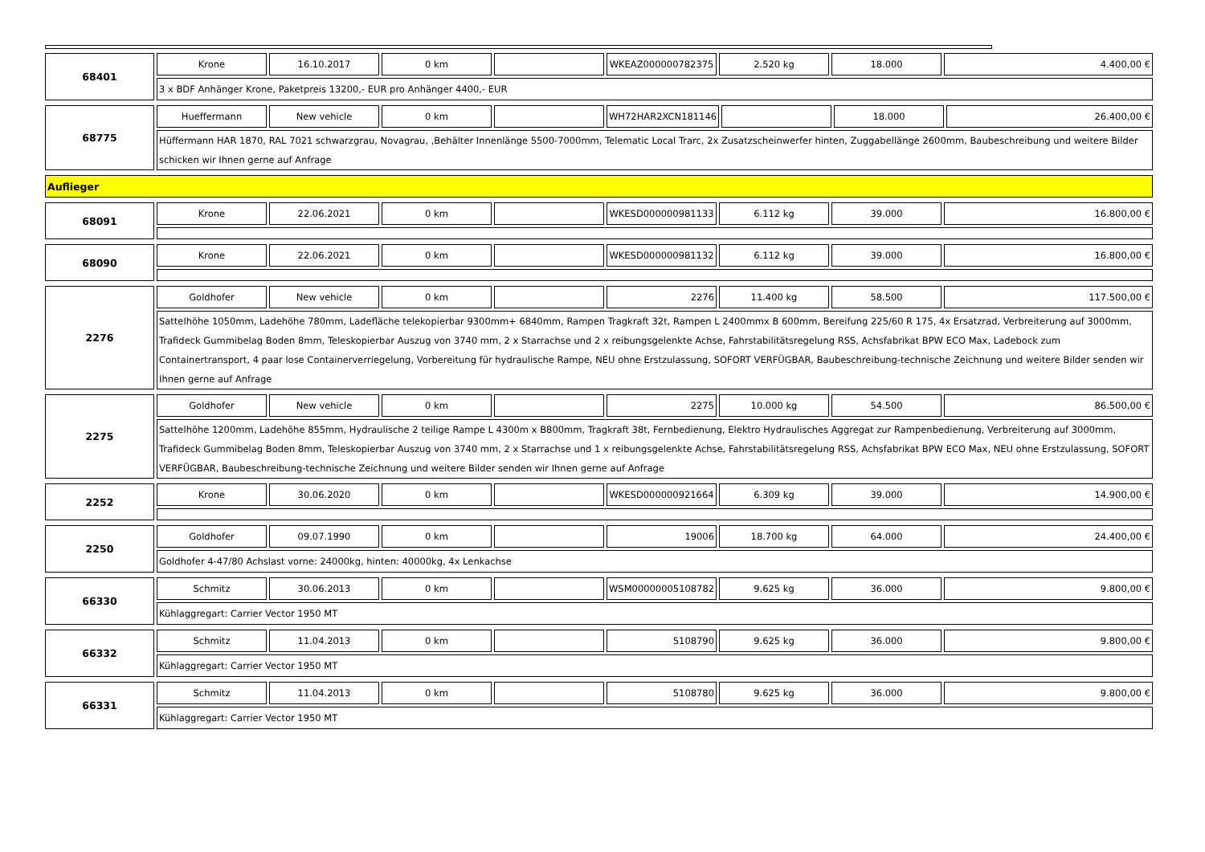| 68401 | Krone | 16.10.2017 | 0 km | | WKEAZ000000782375 | 2.520 kg | 18.000 | 4.400,00 € |
| | 3 x BDF Anhänger Krone, Paketpreis 13200,- EUR pro Anhänger 4400,- EUR | | | | | | | |
| 68775 | Hueffermann | New vehicle | 0 km | | WH72HAR2XCN181146 | | 18.000 | 26.400,00 € |
| | Hüffermann HAR 1870, RAL 7021 schwarzgrau, Novagrau, ,Behälter Innenlänge 5500-7000mm, Telematic Local Trarc, 2x Zusatzscheinwerfer hinten, Zuggabellänge 2600mm, Baubeschreibung und weitere Bilder schicken wir Ihnen gerne auf Anfrage | | | | | | | |
| Auflieger |
| 68091 | Krone | 22.06.2021 | 0 km | | WKESD000000981133 | 6.112 kg | 39.000 | 16.800,00 € |
| 68090 | Krone | 22.06.2021 | 0 km | | WKESD000000981132 | 6.112 kg | 39.000 | 16.800,00 € |
| 2276 | Goldhofer | New vehicle | 0 km | | 2276 | 11.400 kg | 58.500 | 117.500,00 € |
| | Sattelhöhe 1050mm, Ladehöhe 780mm, Ladefläche telekopierbar 9300mm+ 6840mm, Rampen Tragkraft 32t, Rampen L 2400mmx B 600mm, Bereifung 225/60 R 175, 4x Ersatzrad, Verbreiterung auf 3000mm, Trafideck Gummibelag Boden 8mm, Teleskopierbar Auszug von 3740 mm, 2 x Starrachse und 2 x reibungsgelenkte Achse, Fahrstabilitätsregelung RSS, Achsfabrikat BPW ECO Max, Ladebock zum Containertransport, 4 paar lose Containerverriegelung, Vorbereitung für hydraulische Rampe, NEU ohne Erstzulassung, SOFORT VERFÜGBAR, Baubeschreibung-technische Zeichnung und weitere Bilder senden wir Ihnen gerne auf Anfrage | | | | | | | |
| 2275 | Goldhofer | New vehicle | 0 km | | 2275 | 10.000 kg | 54.500 | 86.500,00 € |
| | Sattelhöhe 1200mm, Ladehöhe 855mm, Hydraulische 2 teilige Rampe L 4300m x B800mm, Tragkraft 38t, Fernbedienung, Elektro Hydraulisches Aggregat zur Rampenbedienung, Verbreiterung auf 3000mm, Trafideck Gummibelag Boden 8mm, Teleskopierbar Auszug von 3740 mm, 2 x Starrachse und 1 x reibungsgelenkte Achse, Fahrstabilitätsregelung RSS, Achsfabrikat BPW ECO Max, NEU ohne Erstzulassung, SOFORT VERFÜGBAR, Baubeschreibung-technische Zeichnung und weitere Bilder senden wir Ihnen gerne auf Anfrage | | | | | | | |
| 2252 | Krone | 30.06.2020 | 0 km | | WKESD000000921664 | 6.309 kg | 39.000 | 14.900,00 € |
| 2250 | Goldhofer | 09.07.1990 | 0 km | | 19006 | 18.700 kg | 64.000 | 24.400,00 € |
| | Goldhofer 4-47/80 Achslast vorne: 24000kg, hinten: 40000kg, 4x Lenkachse | | | | | | | |
| 66330 | Schmitz | 30.06.2013 | 0 km | | WSM00000005108782 | 9.625 kg | 36.000 | 9.800,00 € |
| | Kühlaggregart: Carrier Vector 1950 MT | | | | | | | |
| 66332 | Schmitz | 11.04.2013 | 0 km | | 5108790 | 9.625 kg | 36.000 | 9.800,00 € |
| | Kühlaggregart: Carrier Vector 1950 MT | | | | | | | |
| 66331 | Schmitz | 11.04.2013 | 0 km | | 5108780 | 9.625 kg | 36.000 | 9.800,00 € |
| | Kühlaggregart: Carrier Vector 1950 MT | | | | | | | |